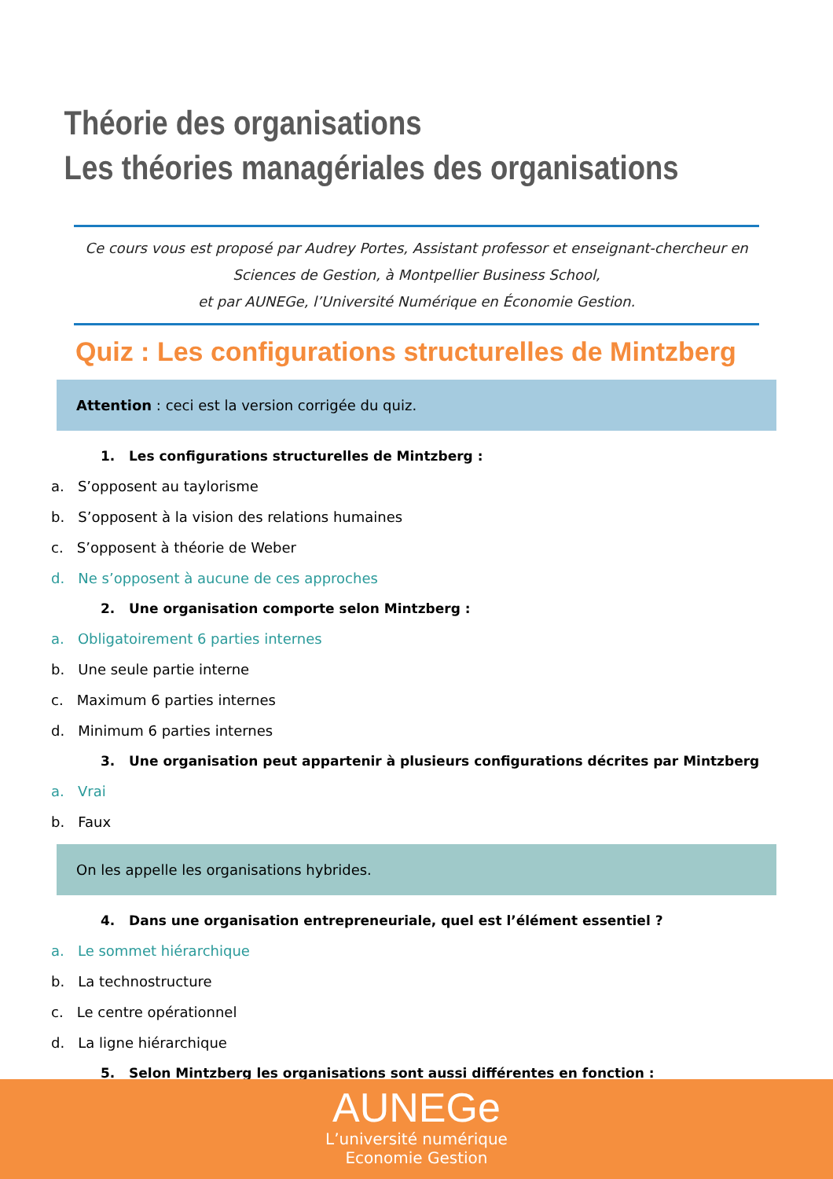Théorie des organisations
Les théories managériales des organisations
Ce cours vous est proposé par Audrey Portes, Assistant professor et enseignant-chercheur en Sciences de Gestion, à Montpellier Business School,
et par AUNEGe, l’Université Numérique en Économie Gestion.
Quiz : Les configurations structurelles de Mintzberg
Attention : ceci est la version corrigée du quiz.
1. Les configurations structurelles de Mintzberg :
a. S’opposent au taylorisme
b. S’opposent à la vision des relations humaines
c. S’opposent à théorie de Weber
d. Ne s’opposent à aucune de ces approches
2. Une organisation comporte selon Mintzberg :
a. Obligatoirement 6 parties internes
b. Une seule partie interne
c. Maximum 6 parties internes
d. Minimum 6 parties internes
3. Une organisation peut appartenir à plusieurs configurations décrites par Mintzberg
a. Vrai
b. Faux
On les appelle les organisations hybrides.
4. Dans une organisation entrepreneuriale, quel est l’élément essentiel ?
a. Le sommet hiérarchique
b. La technostructure
c. Le centre opérationnel
d. La ligne hiérarchique
5. Selon Mintzberg les organisations sont aussi différentes en fonction :
AUNEGe
L’université numérique
Economie Gestion